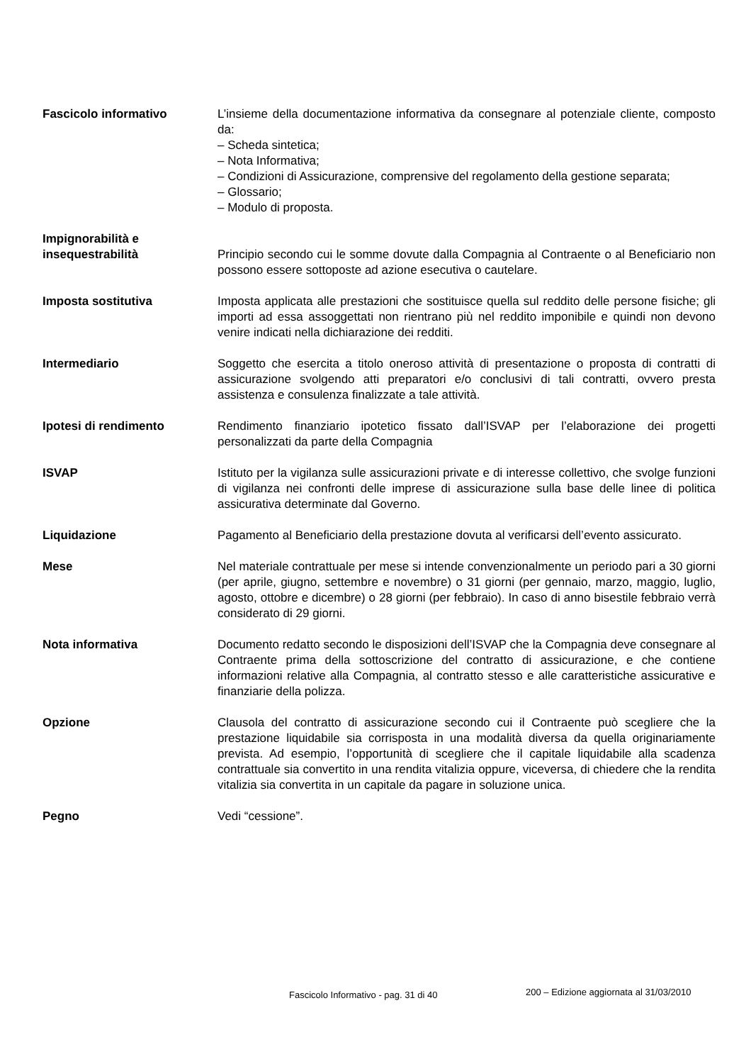Fascicolo informativo L’insieme della documentazione informativa da consegnare al potenziale cliente, composto da:
– Scheda sintetica;
– Nota Informativa;
– Condizioni di Assicurazione, comprensive del regolamento della gestione separata;
– Glossario;
– Modulo di proposta.
Impignorabilità e
insequestrabilità
Principio secondo cui le somme dovute dalla Compagnia al Contraente o al Beneficiario non possono essere sottoposte ad azione esecutiva o cautelare.
Imposta sostitutiva Imposta applicata alle prestazioni che sostituisce quella sul reddito delle persone fisiche; gli importi ad essa assoggettati non rientrano più nel reddito imponibile e quindi non devono venire indicati nella dichiarazione dei redditi.
Intermediario Soggetto che esercita a titolo oneroso attività di presentazione o proposta di contratti di assicurazione svolgendo atti preparatori e/o conclusivi di tali contratti, ovvero presta assistenza e consulenza finalizzate a tale attività.
Ipotesi di rendimento Rendimento finanziario ipotetico fissato dall’ISVAP per l’elaborazione dei progetti personalizzati da parte della Compagnia
ISVAP Istituto per la vigilanza sulle assicurazioni private e di interesse collettivo, che svolge funzioni di vigilanza nei confronti delle imprese di assicurazione sulla base delle linee di politica assicurativa determinate dal Governo.
Liquidazione Pagamento al Beneficiario della prestazione dovuta al verificarsi dell’evento assicurato.
Mese Nel materiale contrattuale per mese si intende convenzionalmente un periodo pari a 30 giorni (per aprile, giugno, settembre e novembre) o 31 giorni (per gennaio, marzo, maggio, luglio, agosto, ottobre e dicembre) o 28 giorni (per febbraio). In caso di anno bisestile febbraio verrà considerato di 29 giorni.
Nota informativa Documento redatto secondo le disposizioni dell’ISVAP che la Compagnia deve consegnare al Contraente prima della sottoscrizione del contratto di assicurazione, e che contiene informazioni relative alla Compagnia, al contratto stesso e alle caratteristiche assicurative e finanziarie della polizza.
Opzione Clausola del contratto di assicurazione secondo cui il Contraente può scegliere che la prestazione liquidabile sia corrisposta in una modalità diversa da quella originariamente prevista. Ad esempio, l’opportunità di scegliere che il capitale liquidabile alla scadenza contrattuale sia convertito in una rendita vitalizia oppure, viceversa, di chiedere che la rendita vitalizia sia convertita in un capitale da pagare in soluzione unica.
Pegno Vedi “cessione”.
Fascicolo Informativo - pag. 31 di 40 200 – Edizione aggiornata al 31/03/2010